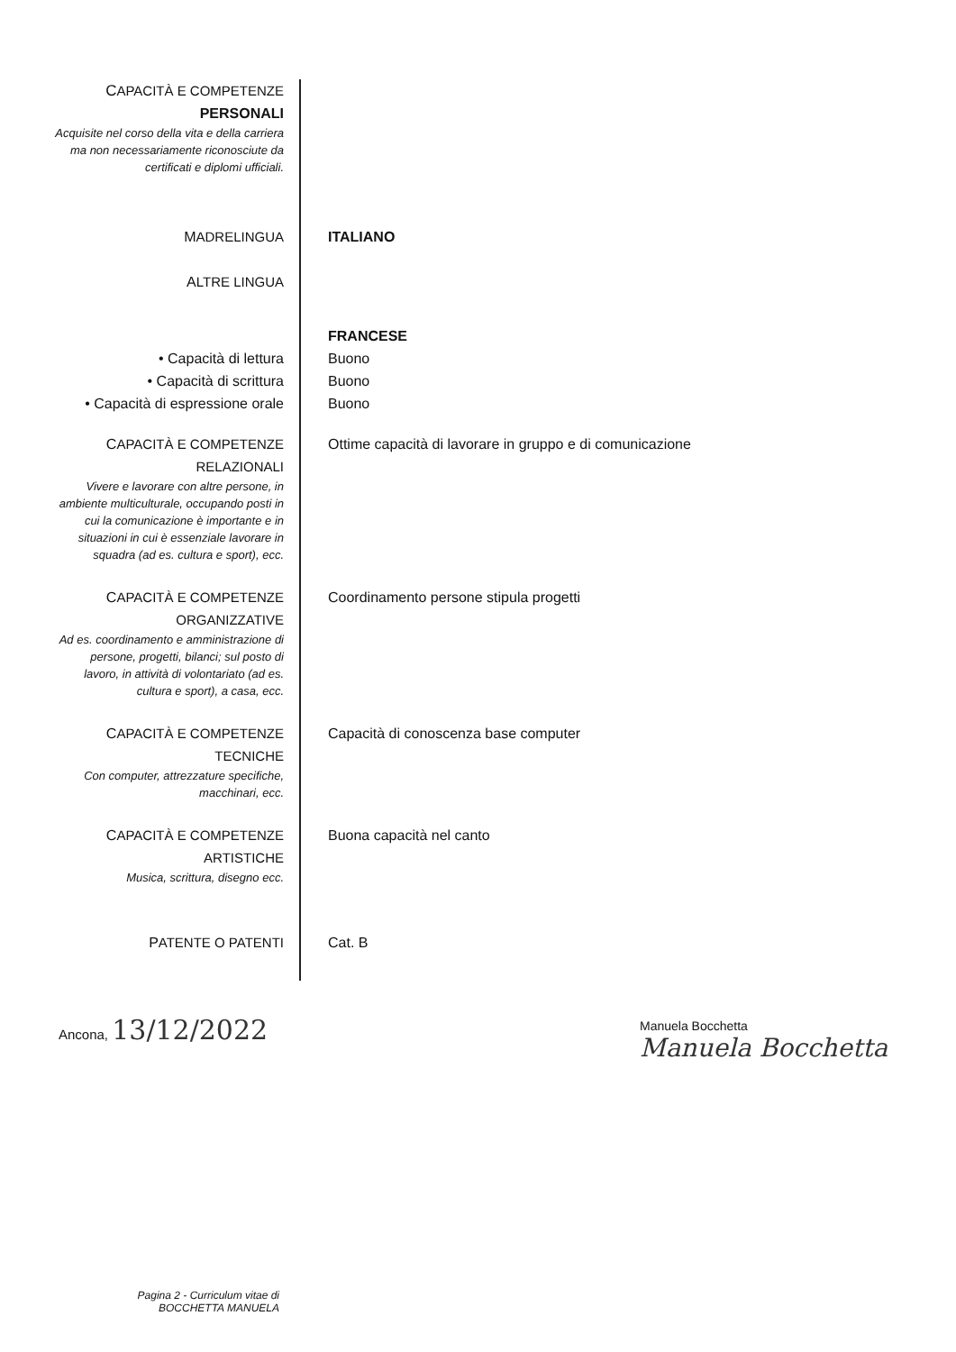CAPACITÀ E COMPETENZE
PERSONALI
Acquisite nel corso della vita e della carriera ma non necessariamente riconosciute da certificati e diplomi ufficiali.
MADRELINGUA ITALIANO
ALTRE LINGUA
FRANCESE
• Capacità di lettura Buono
• Capacità di scrittura Buono
• Capacità di espressione orale
Buono
CAPACITÀ E COMPETENZE
RELAZIONALI
Vivere e lavorare con altre persone, in ambiente multiculturale, occupando posti in cui la comunicazione è importante e in situazioni in cui è essenziale lavorare in squadra (ad es. cultura e sport), ecc.
Ottime capacità di lavorare in gruppo e di comunicazione
CAPACITÀ E COMPETENZE
ORGANIZZATIVE
Ad es. coordinamento e amministrazione di persone, progetti, bilanci; sul posto di lavoro, in attività di volontariato (ad es. cultura e sport), a casa, ecc.
Coordinamento persone stipula progetti
CAPACITÀ E COMPETENZE
TECNICHE
Con computer, attrezzature specifiche, macchinari, ecc.
Capacità di conoscenza base computer
CAPACITÀ E COMPETENZE
ARTISTICHE
Musica, scrittura, disegno ecc.
Buona capacità nel canto
PATENTE O PATENTI Cat. B
Ancona, 13/12/2022
Manuela Bocchetta
Manuela Bocchetta
Pagina 2 - Curriculum vitae di
BOCCHETTA MANUELA